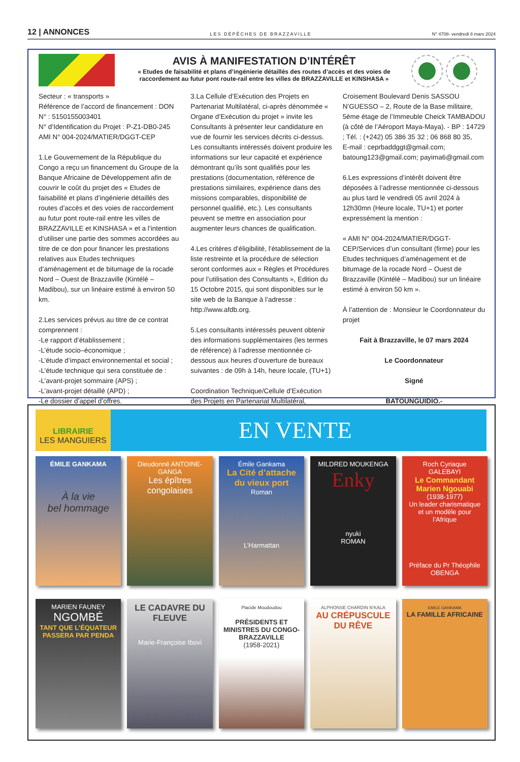12 | ANNONCES LES DÉPÊCHES DE BRAZZAVILLE N° 4708- vendredi 8 mars 2024
AVIS À MANIFESTATION D’INTÉRÊT
« Etudes de faisabilité et plans d’ingénierie détaillés des routes d’accès et des voies de raccordement au futur pont route-rail entre les villes de BRAZZAVILLE et KINSHASA »
Secteur : « transports »
Référence de l’accord de financement : DON N° : 5150155003401
N° d’Identification du Projet : P-Z1-DB0-245
AMI N° 004-2024/MATIER/DGGT-CEP
1.Le Gouvernement de la République du Congo a reçu un financement du Groupe de la Banque Africaine de Développement afin de couvrir le coût du projet des « Etudes de faisabilité et plans d’ingénierie détaillés des routes d’accès et des voies de raccordement au futur pont route-rail entre les villes de BRAZZAVILLE et KINSHASA » et a l’intention d’utiliser une partie des sommes accordées au titre de ce don pour financer les prestations relatives aux Etudes techniques d’aménagement et de bitumage de la rocade Nord – Ouest de Brazzaville (Kintélé – Madibou), sur un linéaire estimé à environ 50 km.
2.Les services prévus au titre de ce contrat comprennent :
-Le rapport d’établissement ;
-L’étude socio–économique ;
-L’étude d’impact environnemental et social ;
-L’étude technique qui sera constituée de :
-L’avant-projet sommaire (APS) ;
-L’avant-projet détaillé (APD) ;
-Le dossier d’appel d’offres.
3.La Cellule d’Exécution des Projets en Partenariat Multilatéral, ci-après dénommée « Organe d’Exécution du projet » invite les Consultants à présenter leur candidature en vue de fournir les services décrits ci-dessus. Les consultants intéressés doivent produire les informations sur leur capacité et expérience démontrant qu’ils sont qualifiés pour les prestations (documentation, référence de prestations similaires, expérience dans des missions comparables, disponibilité de personnel qualifié, etc.). Les consultants peuvent se mettre en association pour augmenter leurs chances de qualification.
4.Les critères d’éligibilité, l’établissement de la liste restreinte et la procédure de sélection seront conformes aux « Règles et Procédures pour l’utilisation des Consultants », Edition du 15 Octobre 2015, qui sont disponibles sur le site web de la Banque à l’adresse : http://www.afdb.org.
5.Les consultants intéressés peuvent obtenir des informations supplémentaires (les termes de référence) à l’adresse mentionnée ci-dessous aux heures d’ouverture de bureaux suivantes : de 09h à 14h, heure locale, (TU+1)
Coordination Technique/Cellule d’Exécution des Projets en Partenariat Multilatéral, Croisement Boulevard Denis SASSOU N’GUESSO – 2, Route de la Base militaire, 5ème étage de l’Immeuble Cheick TAMBADOU (à côté de l’Aéroport Maya-Maya). - BP : 14729 ; Tél. : (+242) 05 386 35 32 ; 06 868 80 35,
E-mail : ceprbaddggt@gmail.com; batoung123@gmail.com; payima6@gmail.com
6.Les expressions d’intérêt doivent être déposées à l’adresse mentionnée ci-dessous au plus tard le vendredi 05 avril 2024 à 12h30mn (Heure locale, TU+1) et porter expressément la mention :
« AMI N° 004-2024/MATIER/DGGT-CEP/Services d’un consultant (firme) pour les Etudes techniques d’aménagement et de bitumage de la rocade Nord – Ouest de Brazzaville (Kintélé – Madibou) sur un linéaire estimé à environ 50 km ».
À l’attention de : Monsieur le Coordonnateur du projet
Fait à Brazzaville, le 07 mars 2024
Le Coordonnateur
Signé
BATOUNGUIDIO.-
LIBRAIRIE
LES MANGUIERS
EN VENTE
ÉMILE GANKAMA
À la vie
bel hommage
Dieudonné ANTOINE-GANGA
Les épîtres congolaises
Émile Gankama
La Cité d’attache du vieux port
Roman
L’Harmattan
MILDRED MOUKENGA
Enky
nyuki
ROMAN
Roch Cyriaque GALEBAYI
Le Commandant Marien Ngouabi
(1938-1977)
Un leader charismatique et un modèle pour l’Afrique
Préface du Pr Théophile OBENGA
MARIEN FAUNEY
NGOMBÉ
TANT QUE L’ÉQUATEUR PASSERA PAR PENDA
LE CADAVRE DU FLEUVE
Marie-Françoise Ibovi
Placide Moudoudou
PRÉSIDENTS ET MINISTRES DU CONGO-BRAZZAVILLE
(1958-2021)
ALPHONSE CHARDIN N’KALA
AU CRÉPUSCULE DU RÊVE
EMILE GANKAMA
LA FAMILLE AFRICAINE